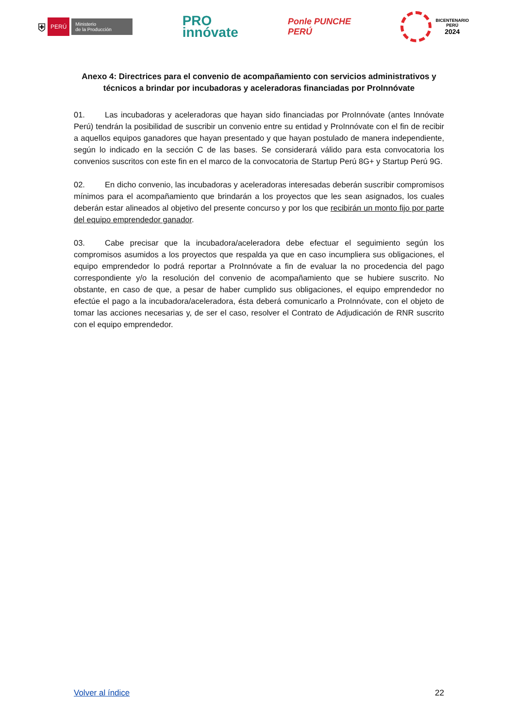⛨ PERÚ Ministerio
de la Producción
PRO
innóvate
Ponle PUNCHE
PERÚ
BICENTENARIO
PERÚ
2024
Anexo 4: Directrices para el convenio de acompañamiento con servicios administrativos y técnicos a brindar por incubadoras y aceleradoras financiadas por ProInnóvate
01. Las incubadoras y aceleradoras que hayan sido financiadas por ProInnóvate (antes Innóvate Perú) tendrán la posibilidad de suscribir un convenio entre su entidad y ProInnóvate con el fin de recibir a aquellos equipos ganadores que hayan presentado y que hayan postulado de manera independiente, según lo indicado en la sección C de las bases. Se considerará válido para esta convocatoria los convenios suscritos con este fin en el marco de la convocatoria de Startup Perú 8G+ y Startup Perú 9G.
02. En dicho convenio, las incubadoras y aceleradoras interesadas deberán suscribir compromisos mínimos para el acompañamiento que brindarán a los proyectos que les sean asignados, los cuales deberán estar alineados al objetivo del presente concurso y por los que recibirán un monto fijo por parte del equipo emprendedor ganador.
03. Cabe precisar que la incubadora/aceleradora debe efectuar el seguimiento según los compromisos asumidos a los proyectos que respalda ya que en caso incumpliera sus obligaciones, el equipo emprendedor lo podrá reportar a ProInnóvate a fin de evaluar la no procedencia del pago correspondiente y/o la resolución del convenio de acompañamiento que se hubiere suscrito. No obstante, en caso de que, a pesar de haber cumplido sus obligaciones, el equipo emprendedor no efectúe el pago a la incubadora/aceleradora, ésta deberá comunicarlo a ProInnóvate, con el objeto de tomar las acciones necesarias y, de ser el caso, resolver el Contrato de Adjudicación de RNR suscrito con el equipo emprendedor.
Volver al índice 22